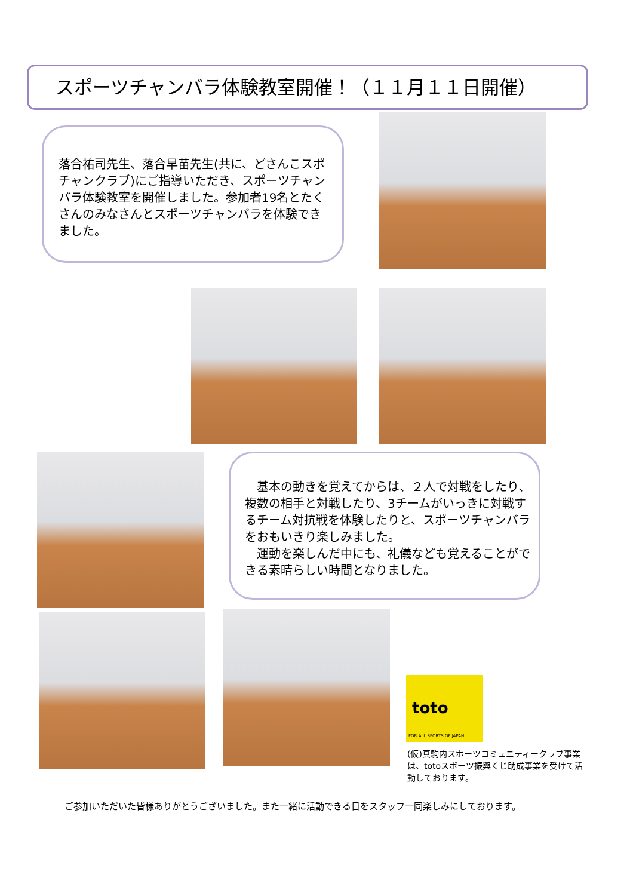スポーツチャンバラ体験教室開催！（１１月１１日開催）
落合祐司先生、落合早苗先生(共に、どさんこスポチャンクラブ)にご指導いただき、スポーツチャンバラ体験教室を開催しました。参加者19名とたくさんのみなさんとスポーツチャンバラを体験できました。
　基本の動きを覚えてからは、２人で対戦をしたり、複数の相手と対戦したり、3チームがいっきに対戦するチーム対抗戦を体験したりと、スポーツチャンバラをおもいきり楽しみました。
　運動を楽しんだ中にも、礼儀なども覚えることができる素晴らしい時間となりました。
toto
FOR ALL SPORTS OF JAPAN
(仮)真駒内スポーツコミュニティークラブ事業は、totoスポーツ振興くじ助成事業を受けて活動しております。
ご参加いただいた皆様ありがとうございました。また一緒に活動できる日をスタッフ一同楽しみにしております。